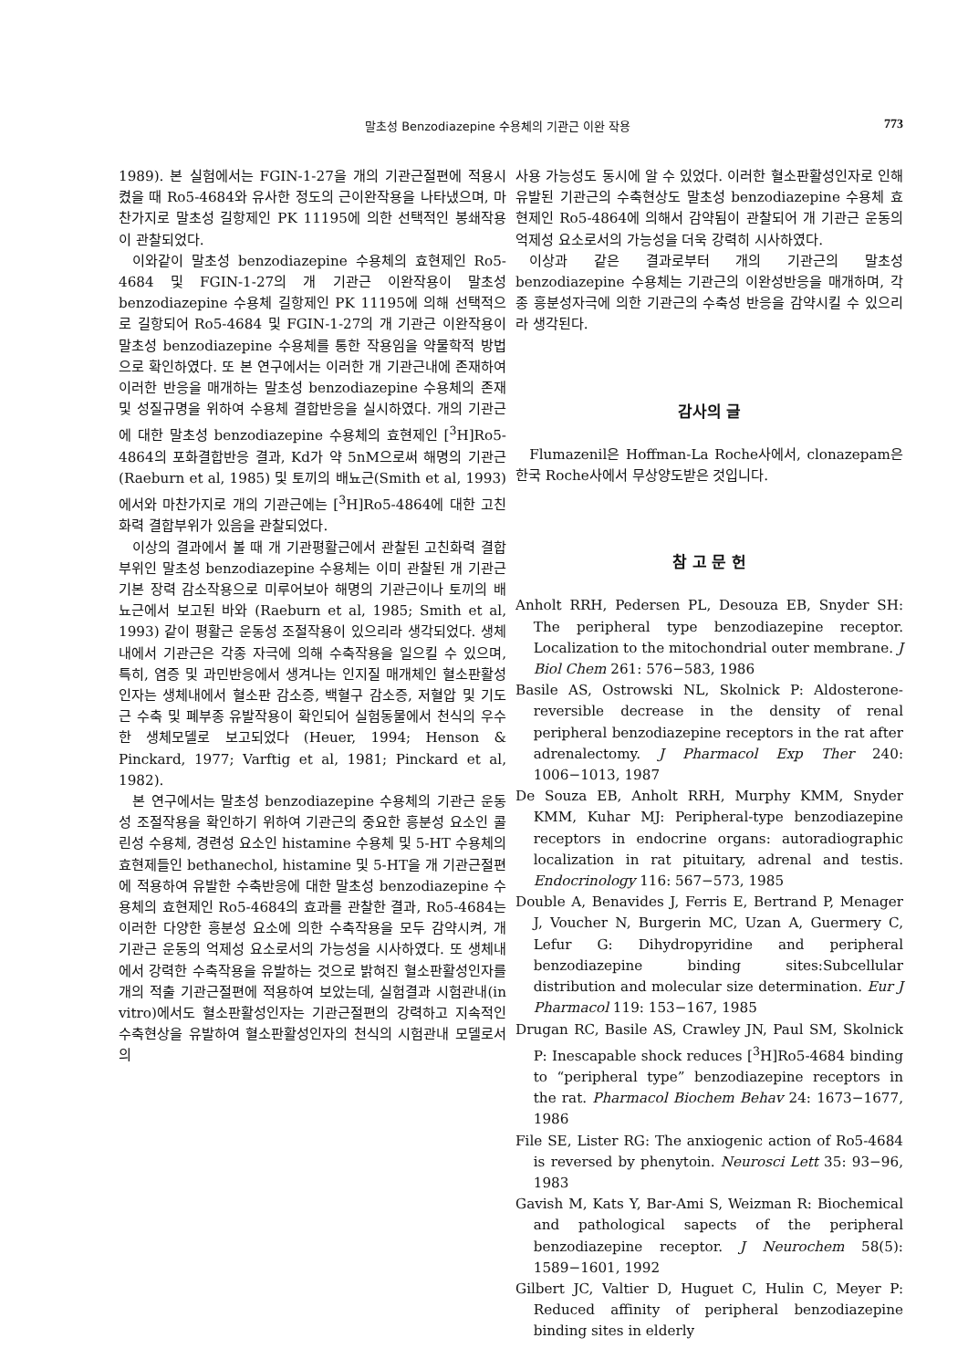말초성 Benzodiazepine 수용체의 기관근 이완 작용 773
1989). 본 실험에서는 FGIN-1-27을 개의 기관근절편에 적용시켰을 때 Ro5-4684와 유사한 정도의 근이완작용을 나타냈으며, 마찬가지로 말초성 길항제인 PK 11195에 의한 선택적인 봉쇄작용이 관찰되었다.
이와같이 말초성 benzodiazepine 수용체의 효현제인 Ro5-4684 및 FGIN-1-27의 개 기관근 이완작용이 말초성 benzodiazepine 수용체 길항제인 PK 11195에 의해 선택적으로 길항되어 Ro5-4684 및 FGIN-1-27의 개 기관근 이완작용이 말초성 benzodiazepine 수용체를 통한 작용임을 약물학적 방법으로 확인하였다. 또 본 연구에서는 이러한 개 기관근내에 존재하여 이러한 반응을 매개하는 말초성 benzodiazepine 수용체의 존재 및 성질규명을 위하여 수용체 결합반응을 실시하였다. 개의 기관근에 대한 말초성 benzodiazepine 수용체의 효현제인 [<sup>3</sup>H]Ro5-4864의 포화결합반응 결과, Kd가 약 5nM으로써 해명의 기관근(Raeburn et al, 1985) 및 토끼의 배뇨근(Smith et al, 1993)에서와 마찬가지로 개의 기관근에는 [<sup>3</sup>H]Ro5-4864에 대한 고친화력 결합부위가 있음을 관찰되었다.
이상의 결과에서 볼 때 개 기관평활근에서 관찰된 고친화력 결합부위인 말초성 benzodiazepine 수용체는 이미 관찰된 개 기관근 기본 장력 감소작용으로 미루어보아 해명의 기관근이나 토끼의 배뇨근에서 보고된 바와 (Raeburn et al, 1985; Smith et al, 1993) 같이 평활근 운동성 조절작용이 있으리라 생각되었다. 생체내에서 기관근은 각종 자극에 의해 수축작용을 일으킬 수 있으며, 특히, 염증 및 과민반응에서 생겨나는 인지질 매개체인 혈소판활성인자는 생체내에서 혈소판 감소증, 백혈구 감소증, 저혈압 및 기도근 수축 및 폐부종 유발작용이 확인되어 실험동물에서 천식의 우수한 생체모델로 보고되었다 (Heuer, 1994; Henson & Pinckard, 1977; Varftig et al, 1981; Pinckard et al, 1982).
본 연구에서는 말초성 benzodiazepine 수용체의 기관근 운동성 조절작용을 확인하기 위하여 기관근의 중요한 흥분성 요소인 콜린성 수용체, 경련성 요소인 histamine 수용체 및 5-HT 수용체의 효현제들인 bethanechol, histamine 및 5-HT을 개 기관근절편에 적용하여 유발한 수축반응에 대한 말초성 benzodiazepine 수용체의 효현제인 Ro5-4684의 효과를 관찰한 결과, Ro5-4684는 이러한 다양한 흥분성 요소에 의한 수축작용을 모두 감약시켜, 개 기관근 운동의 억제성 요소로서의 가능성을 시사하였다. 또 생체내에서 강력한 수축작용을 유발하는 것으로 밝혀진 혈소판활성인자를 개의 적출 기관근절편에 적용하여 보았는데, 실험결과 시험관내(in vitro)에서도 혈소판활성인자는 기관근절편의 강력하고 지속적인 수축현상을 유발하여 혈소판활성인자의 천식의 시험관내 모델로서의
사용 가능성도 동시에 알 수 있었다. 이러한 혈소판활성인자로 인해 유발된 기관근의 수축현상도 말초성 benzodiazepine 수용체 효현제인 Ro5-4864에 의해서 감약됨이 관찰되어 개 기관근 운동의 억제성 요소로서의 가능성을 더욱 강력히 시사하였다.
이상과 같은 결과로부터 개의 기관근의 말초성 benzodiazepine 수용체는 기관근의 이완성반응을 매개하며, 각종 흥분성자극에 의한 기관근의 수축성 반응을 감약시킬 수 있으리라 생각된다.
감사의 글
Flumazenil은 Hoffman-La Roche사에서, clonazepam은 한국 Roche사에서 무상양도받은 것입니다.
참 고 문 헌
Anholt RRH, Pedersen PL, Desouza EB, Snyder SH: The peripheral type benzodiazepine receptor. Localization to the mitochondrial outer membrane. J Biol Chem 261: 576−583, 1986
Basile AS, Ostrowski NL, Skolnick P: Aldosterone- reversible decrease in the density of renal peripheral benzodiazepine receptors in the rat after adrenalectomy. J Pharmacol Exp Ther 240: 1006−1013, 1987
De Souza EB, Anholt RRH, Murphy KMM, Snyder KMM, Kuhar MJ: Peripheral-type benzodiazepine receptors in endocrine organs: autoradiographic localization in rat pituitary, adrenal and testis. Endocrinology 116: 567−573, 1985
Double A, Benavides J, Ferris E, Bertrand P, Menager J, Voucher N, Burgerin MC, Uzan A, Guermery C, Lefur G: Dihydropyridine and peripheral benzodiazepine binding sites:Subcellular distribution and molecular size determination. Eur J Pharmacol 119: 153−167, 1985
Drugan RC, Basile AS, Crawley JN, Paul SM, Skolnick P: Inescapable shock reduces [<sup>3</sup>H]Ro5-4684 binding to “peripheral type” benzodiazepine receptors in the rat. Pharmacol Biochem Behav 24: 1673−1677, 1986
File SE, Lister RG: The anxiogenic action of Ro5-4684 is reversed by phenytoin. Neurosci Lett 35: 93−96, 1983
Gavish M, Kats Y, Bar-Ami S, Weizman R: Biochemical and pathological sapects of the peripheral benzodiazepine receptor. J Neurochem 58(5): 1589−1601, 1992
Gilbert JC, Valtier D, Huguet C, Hulin C, Meyer P: Reduced affinity of peripheral benzodiazepine binding sites in elderly